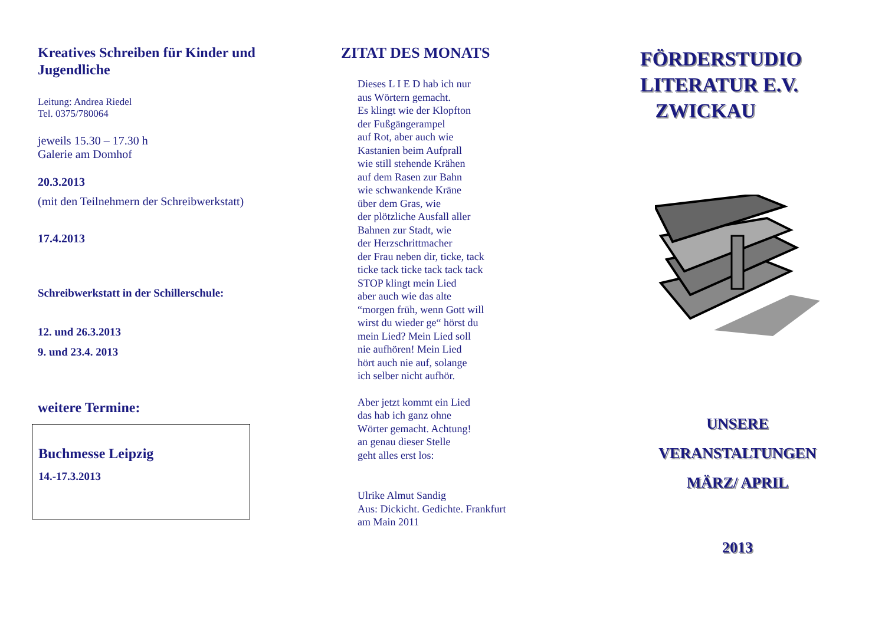Kreatives Schreiben für Kinder und Jugendliche
Leitung: Andrea Riedel
Tel. 0375/780064
jeweils 15.30 – 17.30 h
Galerie am Domhof
20.3.2013
(mit den Teilnehmern der Schreibwerkstatt)
17.4.2013
Schreibwerkstatt in der Schillerschule:
12. und 26.3.2013
9. und 23.4. 2013
weitere Termine:
Buchmesse Leipzig
14.-17.3.2013
ZITAT DES MONATS
Dieses L I E D hab ich nur
aus Wörtern gemacht.
Es klingt wie der Klopfton
der Fußgängerampel
auf Rot, aber auch wie
Kastanien beim Aufprall
wie still stehende Krähen
auf dem Rasen zur Bahn
wie schwankende Kräne
über dem Gras, wie
der plötzliche Ausfall aller
Bahnen zur Stadt, wie
der Herzschrittmacher
der Frau neben dir, ticke, tack
ticke tack ticke tack tack tack
STOP klingt mein Lied
aber auch wie das alte
“morgen früh, wenn Gott will
wirst du wieder ge“ hörst du
mein Lied? Mein Lied soll
nie aufhören! Mein Lied
hört auch nie auf, solange
ich selber nicht aufhör.
Aber jetzt kommt ein Lied
das hab ich ganz ohne
Wörter gemacht. Achtung!
an genau dieser Stelle
geht alles erst los:
Ulrike Almut Sandig
Aus: Dickicht. Gedichte. Frankfurt
am Main 2011
FÖRDERSTUDIO
LITERATUR E.V.
ZWICKAU
UNSERE
VERANSTALTUNGEN
MÄRZ/ APRIL
2013